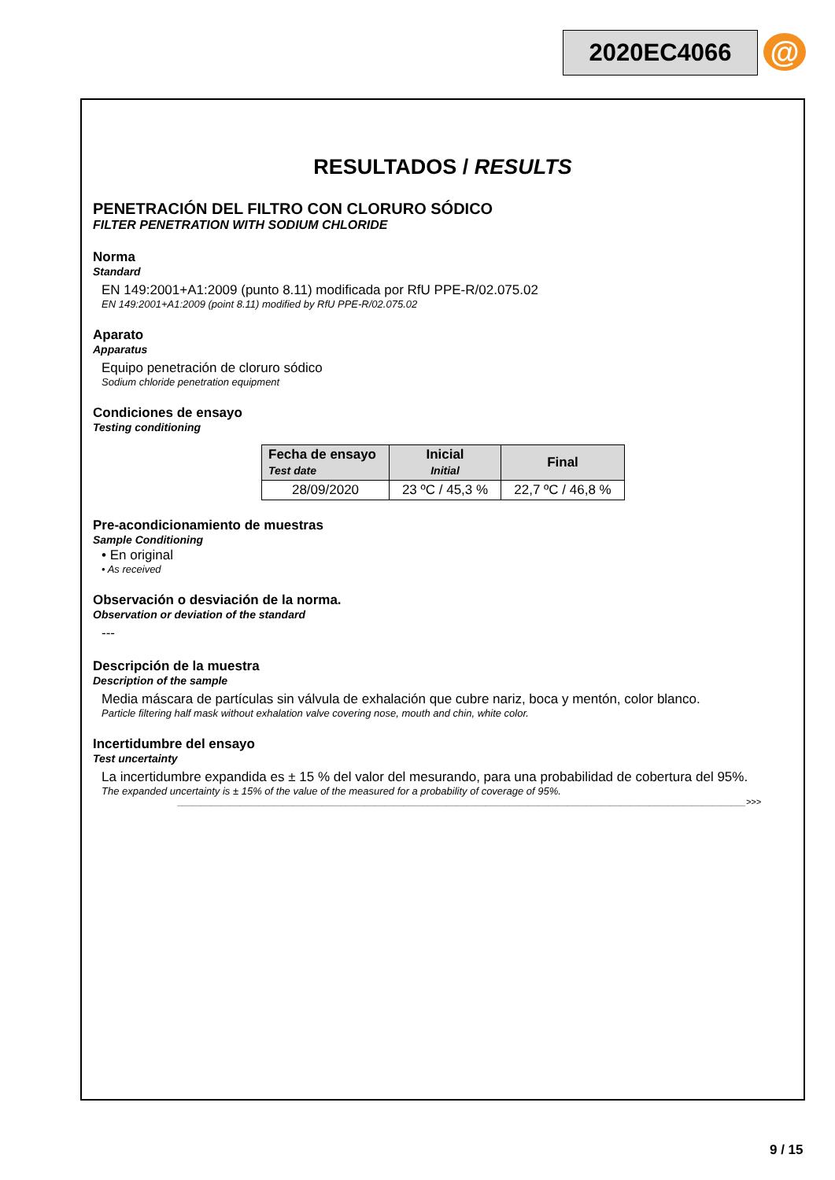2020EC4066 @
RESULTADOS / RESULTS
PENETRACIÓN DEL FILTRO CON CLORURO SÓDICO
FILTER PENETRATION WITH SODIUM CHLORIDE
Norma
Standard
EN 149:2001+A1:2009 (punto 8.11) modificada por RfU PPE-R/02.075.02
EN 149:2001+A1:2009 (point 8.11) modified by RfU PPE-R/02.075.02
Aparato
Apparatus
Equipo penetración de cloruro sódico
Sodium chloride penetration equipment
Condiciones de ensayo
Testing conditioning
| Fecha de ensayo Test date | Inicial Initial | Final |
| --- | --- | --- |
| 28/09/2020 | 23 ºC / 45,3 % | 22,7 ºC / 46,8 % |
Pre-acondicionamiento de muestras
Sample Conditioning
• En original
• As received
Observación o desviación de la norma.
Observation or deviation of the standard
---
Descripción de la muestra
Description of the sample
Media máscara de partículas sin válvula de exhalación que cubre nariz, boca y mentón, color blanco.
Particle filtering half mask without exhalation valve covering nose, mouth and chin, white color.
Incertidumbre del ensayo
Test uncertainty
La incertidumbre expandida es ± 15 % del valor del mesurando, para una probabilidad de cobertura del 95%.
The expanded uncertainty is ± 15% of the value of the measured for a probability of coverage of 95%.
______________________________________________________________________________________________________________________>>>
9 / 15